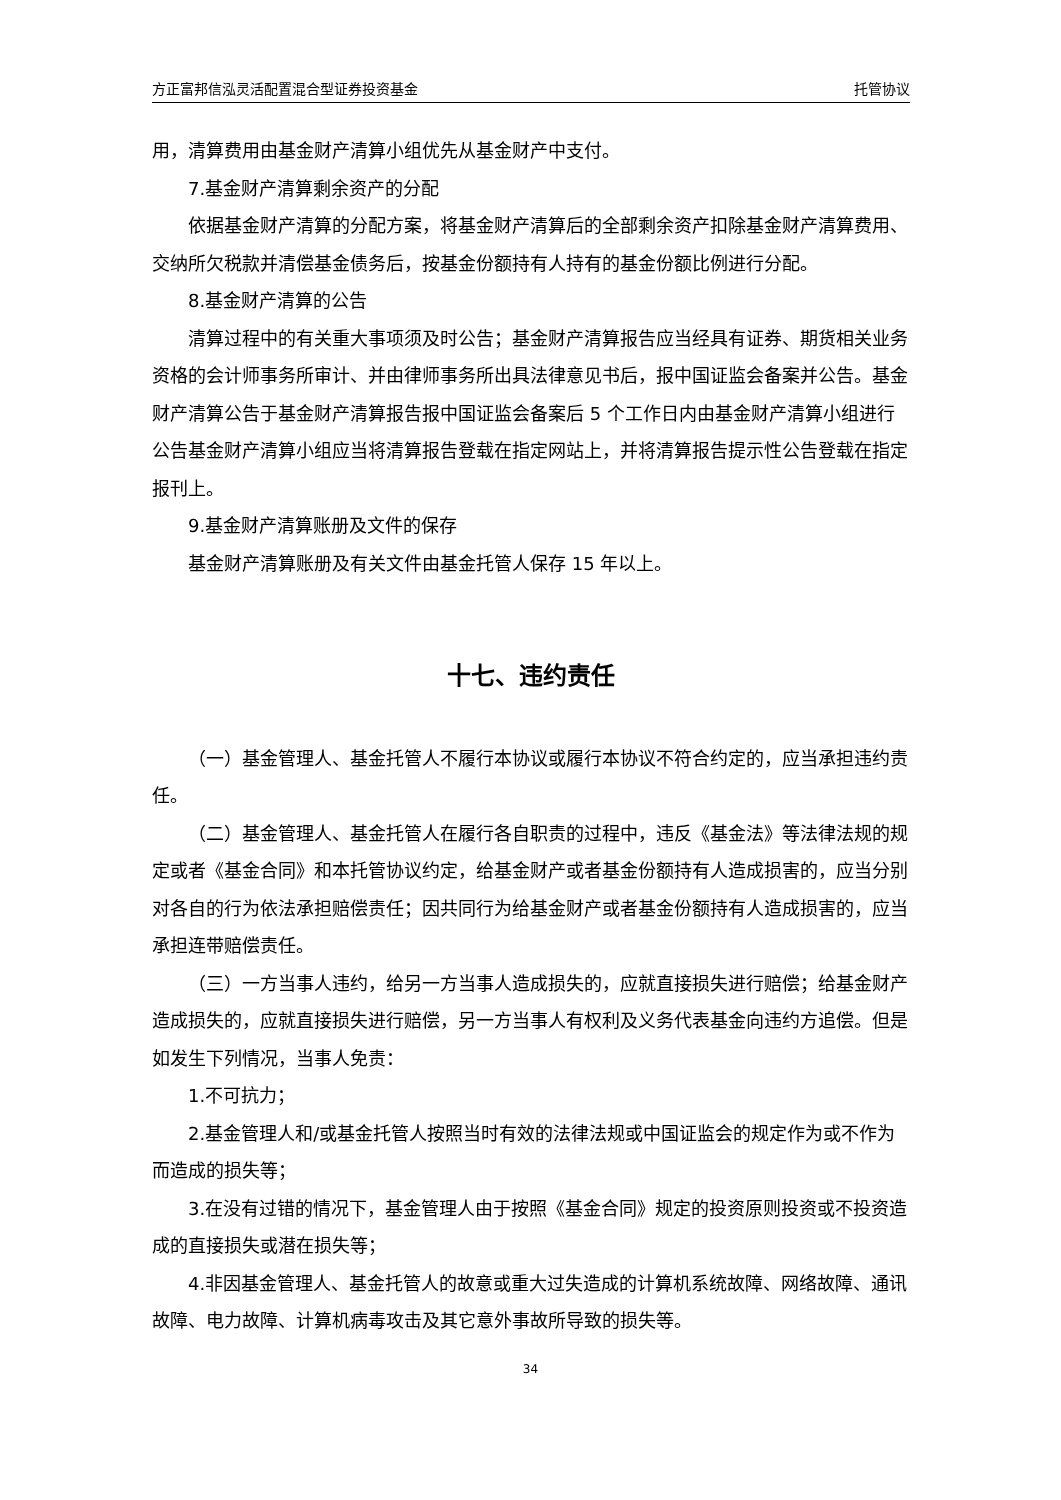方正富邦信泓灵活配置混合型证券投资基金 托管协议
用，清算费用由基金财产清算小组优先从基金财产中支付。
7.基金财产清算剩余资产的分配
依据基金财产清算的分配方案，将基金财产清算后的全部剩余资产扣除基金财产清算费用、交纳所欠税款并清偿基金债务后，按基金份额持有人持有的基金份额比例进行分配。
8.基金财产清算的公告
清算过程中的有关重大事项须及时公告；基金财产清算报告应当经具有证券、期货相关业务资格的会计师事务所审计、并由律师事务所出具法律意见书后，报中国证监会备案并公告。基金财产清算公告于基金财产清算报告报中国证监会备案后 5 个工作日内由基金财产清算小组进行公告基金财产清算小组应当将清算报告登载在指定网站上，并将清算报告提示性公告登载在指定报刊上。
9.基金财产清算账册及文件的保存
基金财产清算账册及有关文件由基金托管人保存 15 年以上。
十七、违约责任
（一）基金管理人、基金托管人不履行本协议或履行本协议不符合约定的，应当承担违约责任。
（二）基金管理人、基金托管人在履行各自职责的过程中，违反《基金法》等法律法规的规定或者《基金合同》和本托管协议约定，给基金财产或者基金份额持有人造成损害的，应当分别对各自的行为依法承担赔偿责任；因共同行为给基金财产或者基金份额持有人造成损害的，应当承担连带赔偿责任。
（三）一方当事人违约，给另一方当事人造成损失的，应就直接损失进行赔偿；给基金财产造成损失的，应就直接损失进行赔偿，另一方当事人有权利及义务代表基金向违约方追偿。但是如发生下列情况，当事人免责：
1.不可抗力；
2.基金管理人和/或基金托管人按照当时有效的法律法规或中国证监会的规定作为或不作为而造成的损失等；
3.在没有过错的情况下，基金管理人由于按照《基金合同》规定的投资原则投资或不投资造成的直接损失或潜在损失等；
4.非因基金管理人、基金托管人的故意或重大过失造成的计算机系统故障、网络故障、通讯故障、电力故障、计算机病毒攻击及其它意外事故所导致的损失等。
34